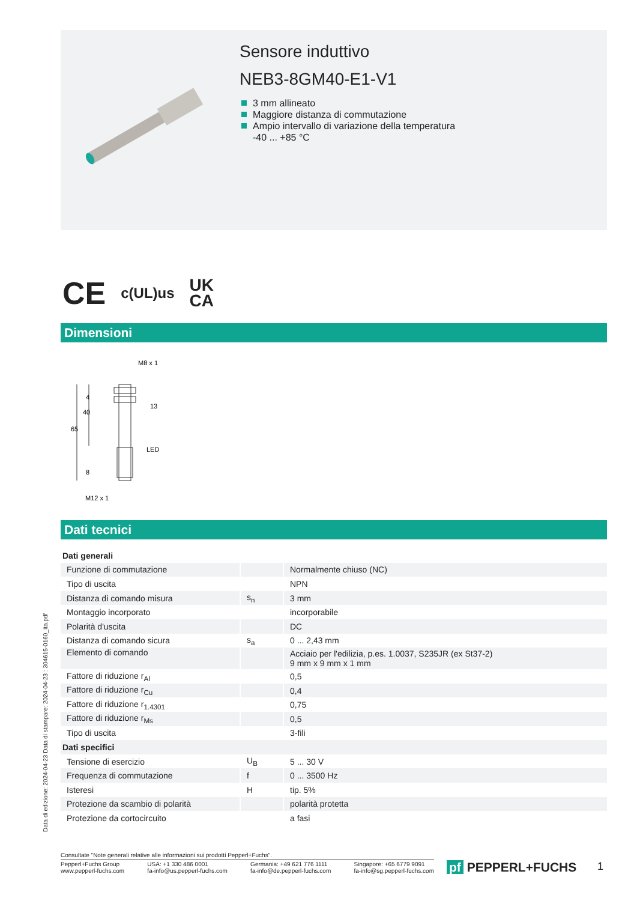Sensore induttivo
NEB3-8GM40-E1-V1
3 mm allineato
Maggiore distanza di commutazione
Ampio intervallo di variazione della temperatura
-40 ... +85 °C
CE c(UL)us UK
CA
Dimensioni
M8 x 1
13
LED
65
40
4
8
M12 x 1
Dati tecnici
| Dati generali | | |
| Funzione di commutazione | | Normalmente chiuso (NC) |
| Tipo di uscita | | NPN |
| Distanza di comando misura | s<sub>n</sub> | 3 mm |
| Montaggio incorporato | | incorporabile |
| Polarità d'uscita | | DC |
| Distanza di comando sicura | s<sub>a</sub> | 0 ... 2,43 mm |
| Elemento di comando | | Acciaio per l'edilizia, p.es. 1.0037, S235JR (ex St37-2) 9 mm x 9 mm x 1 mm |
| Fattore di riduzione r<sub>Al</sub> | | 0,5 |
| Fattore di riduzione r<sub>Cu</sub> | | 0,4 |
| Fattore di riduzione r<sub>1.4301</sub> | | 0,75 |
| Fattore di riduzione r<sub>Ms</sub> | | 0,5 |
| Tipo di uscita | | 3-fili |
| Dati specifici | | |
| Tensione di esercizio | U<sub>B</sub> | 5 ... 30 V |
| Frequenza di commutazione | f | 0 ... 3500 Hz |
| Isteresi | H | tip. 5% |
| Protezione da scambio di polarità | | polarità protetta |
| Protezione da cortocircuito | | a fasi |
Data di edizione: 2024-04-23 Data di stampare: 2024-04-23 : 304615-0160_ita.pdf
Consultate "Note generali relative alle informazioni sui prodotti Pepperl+Fuchs".
Pepperl+Fuchs Group
www.pepperl-fuchs.com USA: +1 330 486 0001
fa-info@us.pepperl-fuchs.com Germania: +49 621 776 1111
fa-info@de.pepperl-fuchs.com Singapore: +65 6779 9091
fa-info@sg.pepperl-fuchs.com
pf PEPPERL+FUCHS 1